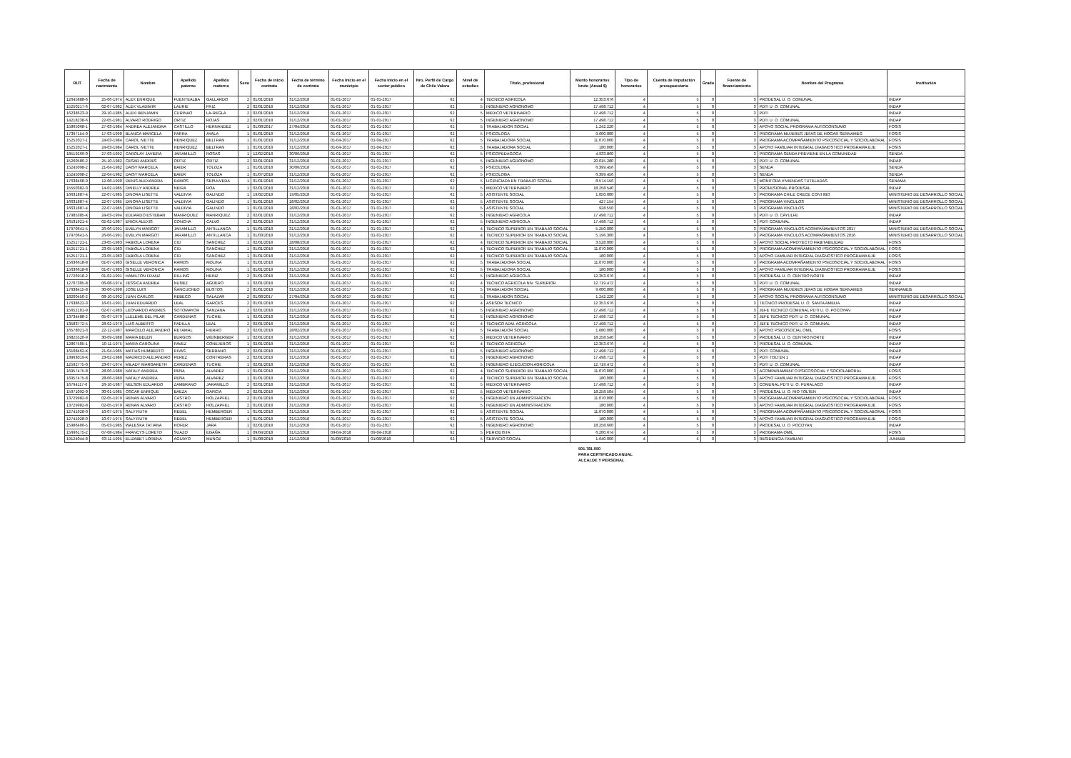| RUT | Fecha de nacimiento | Nombre | Apellido paterno | Apellido materno | Sexo | Fecha de inicio contrato | Fecha de término de contrato | Fecha Inicio en el municipio | Fecha Inicio en el sector publico | Nro. Perfil de Cargo de Chile Valora | Nivel de estudios | Titulo_profesional | Monto honorarios bruto (Anual $) | Tipo de honorarios | Cuenta de imputación presupuestaria | Grado | Fuente de financiamiento | Nombre del Programa | Institución |
| --- | --- | --- | --- | --- | --- | --- | --- | --- | --- | --- | --- | --- | --- | --- | --- | --- | --- | --- | --- |
| 12645888-6 | 25-06-1974 | ALEX ENRIQUE | FUENTEALBA | GALLARDO | 2 | 01/01/2018 | 31/12/2018 | 01-01-2017 | 01-01-2017 | 62 | 4 | TECNICO AGRICOLA | 12.353.676 | 4 | 5 | 0 | 3 | PRODESAL U. O. COMUNAL | INDAP |
| 15250217-6 | 02-07-1982 | ALEX VLADIMIR | LAURIE | FRIZ | 2 | 02/01/2018 | 31/12/2018 | 01-01-2017 | 01-01-2017 | 62 | 5 | INGENIERO AGRONOMO | 17.498.712 | 4 | 5 | 0 | 3 | PDTI U. O. COMUNAL | INDAP |
| 16238623-9 | 29-10-1985 | ALEXI BENJAMIN | CURINAO | LA-REGLA | 2 | 02/01/2018 | 31/12/2018 | 01-01-2017 | 01-01-2017 | 62 | 5 | MEDICO VETERINARIO | 17.498.712 | 4 | 5 | 0 | 3 | PDTI | INDAP |
| 14218238-6 | 22-05-1981 | ALVARO RODRIGO | ORTIZ | ROJAS | 2 | 02/01/2018 | 31/12/2018 | 01-01-2017 | 01-01-2017 | 62 | 5 | INGENIERO AGRONOMO | 17.498.712 | 4 | 5 | 0 | 3 | PDTI U. O. COMUNAL | INDAP |
| 15865068-1 | 27-03-1984 | ANDREA ALEJANDRA | CASTILLO | HERNANDEZ | 1 | 01/08/2017 | 27/04/2018 | 01-01-2017 | 01-01-2017 | 62 | 5 | TRABAJADOR SOCIAL | 1.242.220 | 4 | 5 | 0 | 3 | APOYO SOCIAL PROGRAMA AUTOCONSUMO | FOSIS |
| 17397154-0 | 17-03-1990 | BLANCA MARCELA | PARRA | AYALA | 1 | 01/01/2018 | 31/12/2018 | 01-01-2017 | 01-01-2017 | 62 | 5 | PSICOLOGA | 9.600.000 | 4 | 5 | 0 | 3 | PROGRAMA MUJERES JEFAS DE HOGAR SERNAMEG | FOSIS |
| 15252027-1 | 24-03-1984 | CAROL IVETTE | HENRIQUEZ | BELTRAN | 1 | 01/01/2018 | 31/12/2018 | 01-04-2017 | 01-04-2017 | 62 | 5 | TRABAJADORA SOCIAL | 11.070.000 | 4 | 5 | 0 | 3 | PROGRAMA ACOMPAÑAMIENTO PSICOSOCIAL Y SOCIOLABORAL | FOSIS |
| 15252027-1 | 24-03-1984 | CAROL IVETTE | HENRIQUEZ | BELTRAN | 1 | 01/01/2018 | 31/12/2018 | 01-04-2017 | 01-04-2017 | 62 | 5 | TRABAJADORA SOCIAL | 180.000 | 4 | 5 | 0 | 3 | APOYO FAMILIAR INTEGRAL DIAGNOSTICO PROGRAMA EJE | FOSIS |
| 18519266-0 | 27-03-1992 | CAROLAY JAVIERA | JARAMILLO | ROSAS | 1 | 12/02/2018 | 30/06/2018 | 01-01-2017 | 01-01-2017 | 62 | 5 | PSICOPEDAGOGA | 4.933.860 | 4 | 5 | 0 | 3 | PROGRAMA SENDA PREVIENE EN LA COMUNIDAD | SENDA |
| 15260586-2 | 25-10-1982 | CESAR ANDRES | ORTIZ | ORTIZ | 2 | 02/01/2018 | 31/12/2018 | 01-01-2017 | 01-01-2017 | 62 | 5 | INGENIERO AGRONOMO | 20.015.280 | 4 | 5 | 0 | 3 | PDTI U. O. COMUNAL | INDAP |
| 15245098-2 | 21-04-1982 | DAISY MARCELA | BAIER | TOLOZA | 1 | 01/01/2018 | 30/06/2018 | 01-01-2017 | 01-01-2017 | 62 | 5 | PSICOLOGA | 6.399.456 | 4 | 5 | 0 | 3 | SENDA | SENDA |
| 15245098-2 | 22-04-1982 | DAISY MARCELA | BAIER | TOLOZA | 1 | 01/07/2018 | 31/12/2018 | 01-01-2017 | 01-01-2017 | 62 | 5 | PSICOLOGA | 6.399.456 | 4 | 5 | 0 | 3 | SENDA | SENDA |
| 17638468-9 | 12-08-1990 | DENIS ALEXANDRA | RAMOS | SEPULVEDA | 1 | 01/01/2018 | 31/12/2018 | 01-01-2017 | 01-01-2017 | 62 | 5 | LICENCIADA EN TRABAJO SOCIAL | 8.574.156 | 4 | 5 | 0 | 3 | MONITORA VIVIENDAS TUTELADAS | SENAMA |
| 15550382-3 | 14-02-1985 | DINELLY ANDREA | NEIRA | ROA | 1 | 02/01/2018 | 31/12/2018 | 01-01-2017 | 01-01-2017 | 62 | 5 | MEDICO VETERINARIO | 18.258.540 | 4 | 5 | 0 | 3 | PROFESIONAL PRODESAL | INDAP |
| 16631887-4 | 22-07-1985 | DINORA LISETTE | VALDIVIA | GALINDO | 1 | 19/02/2018 | 19/05/2018 | 01-01-2017 | 01-01-2017 | 62 | 5 | ASISTENTE SOCIAL | 1.050.000 | 4 | 5 | 0 | 3 | PROGRAMA CHILE CRECE CONTIGO | MINISTERIO DE DESARROLLO SOCIAL |
| 16631887-4 | 22-07-1985 | DINORA LISETTE | VALDIVIA | GALINDO | 1 | 01/01/2018 | 28/02/2018 | 01-01-2017 | 01-01-2017 | 62 | 5 | ASISTENTE SOCIAL | 427.154 | 4 | 5 | 0 | 3 | PROGRAMA VINCULOS | MINISTERIO DE DESARROLLO SOCIAL |
| 16631887-4 | 22-07-1985 | DINORA LISETTE | VALDIVIA | GALINDO | 1 | 01/01/2018 | 28/02/2018 | 01-01-2017 | 01-01-2017 | 62 | 5 | ASISTENTE SOCIAL | 928.550 | 4 | 5 | 0 | 3 | PROGRAMA VINCULOS | MINISTERIO DE DESARROLLO SOCIAL |
| 17985385-K | 24-03-1994 | EDUARDO ESTEBAN | MANRIQUEZ | MANRIQUEZ | 2 | 02/01/2018 | 31/12/2018 | 01-01-2017 | 01-01-2017 | 62 | 5 | INGENIERO AGRICOLA | 17.498.712 | 4 | 5 | 0 | 3 | PDTI U. O. CAYULFE | INDAP |
| 16531921-4 | 02-02-1987 | ERICK ALEXIS | CONCHA | CALVO | 2 | 02/01/2018 | 31/12/2018 | 01-01-2017 | 01-01-2017 | 62 | 5 | INGENIERO AGRICOLA | 17.498.712 | 4 | 5 | 0 | 3 | PDTI COMUNAL | INDAP |
| 17970641-5 | 26-06-1991 | EVELYN MARGOT | JARAMILLO | ANTILLANCA | 1 | 01/01/2018 | 31/12/2018 | 01-01-2017 | 01-01-2017 | 62 | 4 | TECNICO SUPERIOR EN TRABAJO SOCIAL | 5.250.000 | 4 | 5 | 0 | 3 | PROGRAMA VINCULOS ACOMPAÑAMIENTOS 2017 | MINISTERIO DE DESARROLLO SOCIAL |
| 17970641-5 | 26-06-1991 | EVELYN MARGOT | JARAMILLO | ANTILLANCA | 1 | 01/03/2018 | 31/12/2018 | 01-01-2017 | 01-01-2017 | 62 | 4 | TECNICO SUPERIOR EN TRABAJO SOCIAL | 5.196.300 | 4 | 5 | 0 | 3 | PROGRAMA VINCULOS ACOMPAÑAMIENTOS 2016 | MINISTERIO DE DESARROLLO SOCIAL |
| 15251721-1 | 23-05-1983 | FABIOLA LORENA | CID | SANCHEZ | 1 | 02/01/2018 | 28/08/2018 | 01-01-2017 | 01-01-2017 | 62 | 4 | TECNICO SUPERIOR EN TRABAJO SOCIAL | 3.528.000 | 4 | 5 | 0 | 3 | APOYO SOCIAL PROYECTO HABITABILIDAD | FOSIS |
| 15251721-1 | 23-05-1983 | FABIOLA LORENA | CID | SANCHEZ | 1 | 01/01/2018 | 31/12/2018 | 01-01-2017 | 01-01-2017 | 62 | 4 | TECNICO SUPERIOR EN TRABAJO SOCIAL | 11.070.000 | 4 | 5 | 0 | 3 | PROGRAMA ACOMPAÑAMIENTO PSICOSOCIAL Y SOCIOLABORAL | FOSIS |
| 15251721-1 | 23-05-1983 | FABIOLA LORENA | CID | SANCHEZ | 1 | 01/01/2018 | 31/12/2018 | 01-01-2017 | 01-01-2017 | 62 | 4 | TECNICO SUPERIOR EN TRABAJO SOCIAL | 180.000 | 4 | 5 | 0 | 3 | APOYO FAMILIAR INTEGRAL DIAGNOSTICO PROGRAMA EJE | FOSIS |
| 15636618-8 | 01-07-1983 | GISELLE VERONICA | RAMOS | MOLINA | 1 | 01/01/2018 | 31/12/2018 | 01-01-2017 | 01-01-2017 | 62 | 5 | TRABAJADORA SOCIAL | 11.070.000 | 4 | 5 | 0 | 3 | PROGRAMA ACOMPAÑAMIENTO PSICOSOCIAL Y SOCIOLABORAL | FOSIS |
| 15636618-8 | 01-07-1983 | GISELLE VERONICA | RAMOS | MOLINA | 1 | 01/01/2018 | 31/12/2018 | 01-01-2017 | 01-01-2017 | 62 | 5 | TRABAJADORA SOCIAL | 180.000 | 4 | 5 | 0 | 3 | APOYO FAMILIAR INTEGRAL DIAGNOSTICO PROGRAMA EJE | FOSIS |
| 17726918-2 | 01-02-1991 | HAMILTON FRANZ | RILLING | HEINZ | 2 | 01/01/2018 | 31/12/2018 | 01-01-2017 | 01-01-2017 | 62 | 5 | INGENIERO AGRICOLA | 12.353.676 | 4 | 5 | 0 | 3 | PRODESAL U. O. CENTRO NORTE | INDAP |
| 12707305-8 | 06-08-1974 | JESSICA ANDREA | NUÑEZ | AGÜERO | 1 | 02/01/2018 | 31/12/2018 | 01-01-2017 | 01-01-2017 | 62 | 4 | TECNICO AGRICOLA NIV. SUPERIOR | 12.719.472 | 4 | 5 | 0 | 3 | PDTI U. O. COMUNAL | INDAP |
| 17638415-8 | 30-06-1990 | JOSE LUIS | ÑANCUCHEO | BUSTOS | 2 | 01/01/2018 | 31/12/2018 | 01-01-2017 | 01-01-2017 | 62 | 5 | TRABAJADOR SOCIAL | 9.600.000 | 4 | 5 | 0 | 3 | PROGRAMA MUJERES JEFAS DE HOGAR SERNAMEG | SERNAMEG |
| 18200450-2 | 08-10-1992 | JUAN CARLOS | REBECO | SALAZAR | 2 | 01/08/2017 | 27/04/2018 | 01-08-2017 | 01-08-2017 | 62 | 5 | TRABAJADOR SOCIAL | 1.242.220 | 4 | 5 | 0 | 3 | APOYO SOCIAL PROGRAMA AUTOCONSUMO | MINISTERIO DE DESARROLLO SOCIAL |
| 17638622-3 | 16-01-1991 | JUAN EDUARDO | LEAL | GARCES | 2 | 01/01/2018 | 31/12/2018 | 01-01-2017 | 01-01-2017 | 62 | 4 | ASESOR TECNICO | 12.353.676 | 4 | 5 | 0 | 3 | TECNICO PRODESAL U. O. SANTA AMELIA | INDAP |
| 15652101-9 | 02-07-1983 | LEONARDO ANDRES | SOTOMAYOR | SANZANA | 2 | 02/01/2018 | 31/12/2018 | 01-01-2017 | 01-01-2017 | 62 | 5 | INGENIERO AGRONOMO | 17.498.712 | 4 | 5 | 0 | 3 | JEFE TECNICO COMUNAL PDTI U. O. POCOYAN | INDAP |
| 13734488-2 | 05-07-1979 | LLELEME DEL PILAR | CARDENAS | TUCHIE | 1 | 02/01/2018 | 31/12/2018 | 01-01-2017 | 01-01-2017 | 62 | 5 | INGENIERO AGRONOMO | 17.498.712 | 4 | 5 | 0 | 3 | JEFE TECNICO PDTI U. O. COMUNAL | INDAP |
| 13583772-5 | 28-02-1979 | LUIS ALBERTO | PADILLA | LEAL | 2 | 02/01/2018 | 31/12/2018 | 01-01-2017 | 01-01-2017 | 62 | 4 | TECNICO ADM. AGRICOLA | 17.498.712 | 4 | 5 | 0 | 3 | JEFE TECNICO PDTI U. O. COMUNAL | INDAP |
| 16578021-3 | 22-12-1987 | MARCELO ALEJANDRO | RETAMAL | FIERRO | 2 | 02/01/2018 | 28/02/2018 | 01-01-2017 | 01-01-2017 | 62 | 5 | TRABAJADOR SOCIAL | 1.680.000 | 4 | 5 | 0 | 3 | APOYO PSICOSOCIAL OMIL | FOSIS |
| 16825520-9 | 30-09-1988 | MARIA BELEN | BURGOS | WEINBERGER | 1 | 02/01/2018 | 31/12/2018 | 01-01-2017 | 01-01-2017 | 62 | 5 | MEDICO VETERINARIO | 18.258.540 | 4 | 5 | 0 | 3 | PRODESAL U. O. CENTRO NORTE | INDAP |
| 12867505-1 | 10-11-1975 | MARIA CAROLINA | PAVEZ | CONEJEROS | 1 | 02/01/2018 | 31/12/2018 | 01-01-2017 | 01-01-2017 | 62 | 4 | TECNICO AGRICOLA | 12.353.676 | 4 | 5 | 0 | 3 | PRODESAL U. O. COMUNAL | INDAP |
| 16108462-K | 21-04-1985 | MATIAS HUMBERTO | RIVAS | SERRANO | 2 | 02/01/2018 | 31/12/2018 | 01-01-2017 | 01-01-2017 | 62 | 5 | INGENIERO AGRONOMO | 17.498.712 | 4 | 5 | 0 | 3 | PDTI COMUNAL | INDAP |
| 13963019-K | 23-02-1980 | MAURICIO ALEJANDRO | PEREZ | CONTRERAS | 2 | 02/01/2018 | 31/12/2018 | 01-01-2017 | 01-01-2017 | 62 | 5 | INGENIERO AGRONOMO | 17.498.712 | 4 | 5 | 0 | 3 | PDTI TOLTEN 1 | INDAP |
| 12592775-0 | 23-07-1974 | MILADY MARGARETH | CARDENAS | TUCHIE | 1 | 02/01/2018 | 31/12/2018 | 01-01-2017 | 01-01-2017 | 62 | 5 | INGENIERO EJECUCION AGRICOLA | 12.719.472 | 4 | 5 | 0 | 3 | PDTI U. O. COMUNAL | INDAP |
| 16957475-8 | 28-06-1989 | NATALY ANDREA | PEÑA | ALVAREZ | 1 | 01/01/2018 | 31/12/2018 | 01-01-2017 | 01-01-2017 | 62 | 4 | TECNICO SUPERIOR EN TRABAJO SOCIAL | 11.070.000 | 4 | 5 | 0 | 3 | ACOMPAÑAMIENTO PSICOSOCIAL Y SOCIOLABORAL | FOSIS |
| 16957475-8 | 28-06-1989 | NATALY ANDREA | PEÑA | ALVAREZ | 1 | 01/01/2018 | 31/12/2018 | 01-01-2017 | 01-01-2017 | 62 | 4 | TECNICO SUPERIOR EN TRABAJO SOCIAL | 180.000 | 4 | 5 | 0 | 3 | APOYO FAMILIAR INTEGRAL DIAGNOSTICO PROGRAMA EJE | FOSIS |
| 16794117-6 | 26-10-1987 | NELSON EDUARDO | ZAMBRANO | JARAMILLO | 2 | 02/01/2018 | 31/12/2018 | 01-01-2017 | 01-01-2017 | 62 | 5 | MEDICO VETERINARIO | 17.498.712 | 4 | 5 | 0 | 3 | COMUNAL PDTI U. O. PURALACO | INDAP |
| 15971092-0 | 30-01-1985 | OSCAR ENRIQUE | BAEZA | GARCIA | 2 | 02/01/2018 | 31/12/2018 | 01-01-2017 | 01-01-2017 | 62 | 5 | MEDICO VETERINARIO | 18.258.504 | 4 | 5 | 0 | 3 | PRODESAL U. O. RIO TOLTEN | INDAP |
| 13729982-8 | 02-05-1979 | RENAN ALVARO | CASTRO | HOLZAPFEL | 2 | 01/01/2018 | 31/12/2018 | 01-01-2017 | 01-01-2017 | 62 | 5 | INGENIERO EN ADMINISTRACION | 11.070.000 | 4 | 5 | 0 | 3 | PROGRAMA ACOMPAÑAMIENTO PSICOSOCIAL Y SOCIOLABORAL | FOSIS |
| 13729982-8 | 02-05-1979 | RENAN ALVARO | CASTRO | HOLZAPFEL | 2 | 01/01/2018 | 31/12/2018 | 01-01-2017 | 01-01-2017 | 62 | 5 | INGENIERO EN ADMINISTRACION | 180.000 | 4 | 5 | 0 | 3 | APOYO FAMILIAR INTEGRAL DIAGNOSTICO PROGRAMA EJE | FOSIS |
| 12741928-0 | 10-07-1975 | SALY RUTH | REDEL | HEMBERGER | 1 | 01/01/2018 | 31/12/2018 | 01-01-2017 | 01-01-2017 | 62 | 5 | ASISTENTE SOCIAL | 11.070.000 | 4 | 5 | 0 | 3 | PROGRAMA ACOMPAÑAMIENTO PSICOSOCIAL Y SOCIOLABORAL | FOSIS |
| 12741928-0 | 10-07-1975 | SALY RUTH | REDEL | HEMBERGER | 1 | 01/01/2018 | 31/12/2018 | 01-01-2017 | 01-01-2017 | 62 | 5 | ASISTENTE SOCIAL | 180.000 | 4 | 5 | 0 | 3 | APOYO FAMILIAR INTEGRAL DIAGNOSTICO PROGRAMA EJE | FOSIS |
| 15986406-5 | 05-03-1985 | WALESKA TATIANA | HOFER | JARA | 1 | 02/01/2018 | 31/12/2018 | 01-01-2017 | 01-01-2017 | 62 | 5 | INGENIERO AGRONOMO | 18.258.660 | 4 | 5 | 0 | 3 | PRODESAL U. O. POCOYAN | INDAP |
| 15696175-2 | 07-08-1984 | FRANCYS LORETO | SUAZO | EGAÑA | 1 | 09/04/2018 | 31/12/2018 | 09-04-2018 | 09-04-2018 | 62 | 5 | PERIODISTA | 6.200.674 | 4 | 5 | 0 | 3 | PROGRAMA OMIL | FOSIS |
| 19124044-8 | 03-11-1995 | ELIZABET LORENA | AGUAYO | MUÑOZ | 1 | 01/08/2018 | 21/12/2018 | 01/08/2018 | 01/08/2018 | 62 | 5 | SERVICIO SOCIAL | 1.640.000 | 4 | 5 | 0 | 3 | RESIDENCIA FAMILIAR | JUNAEB |
501.781.050
PARA CERTIFICADO ANUAL
ALCALDE Y PERSONAL